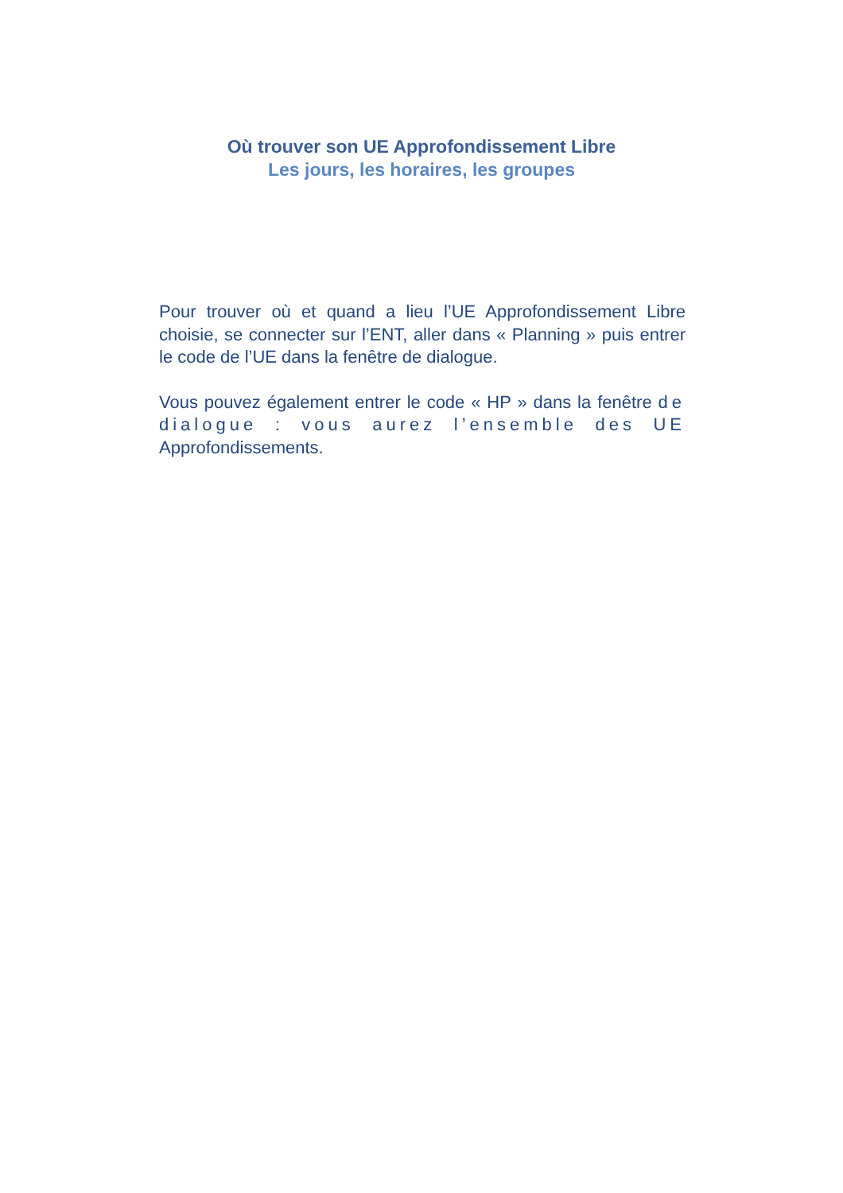Où trouver son UE Approfondissement Libre
Les jours, les horaires, les groupes
Pour trouver où et quand a lieu l’UE Approfondissement Libre choisie, se connecter sur l’ENT, aller dans « Planning » puis entrer le code de l’UE dans la fenêtre de dialogue.
Vous pouvez également entrer le code « HP » dans la fenêtre de dialogue : vous aurez l’ensemble des UE Approfondissements.